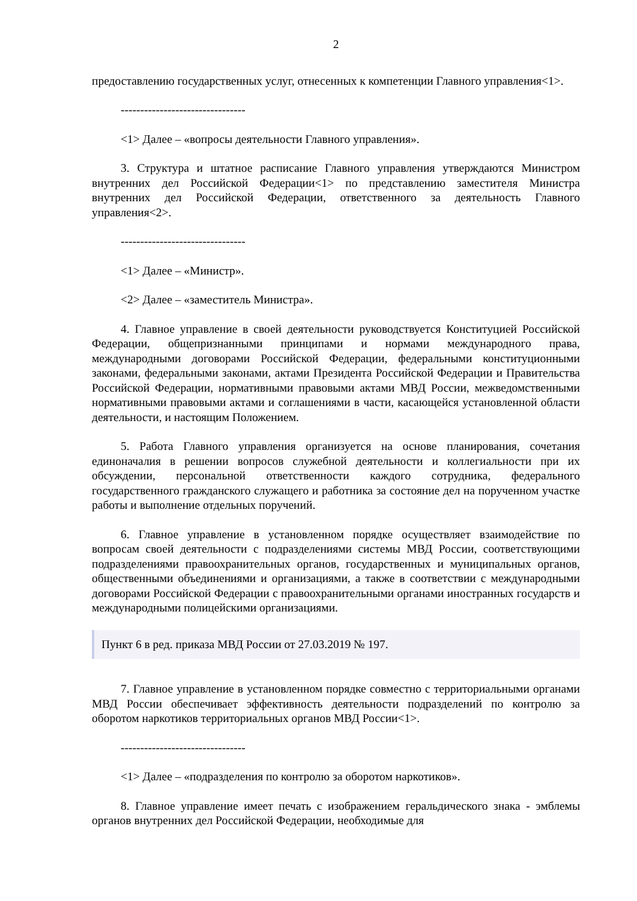2
предоставлению государственных услуг, отнесенных к компетенции Главного управления<1>.
--------------------------------
<1> Далее – «вопросы деятельности Главного управления».
3. Структура и штатное расписание Главного управления утверждаются Министром внутренних дел Российской Федерации<1> по представлению заместителя Министра внутренних дел Российской Федерации, ответственного за деятельность Главного управления<2>.
--------------------------------
<1> Далее – «Министр».
<2> Далее – «заместитель Министра».
4. Главное управление в своей деятельности руководствуется Конституцией Российской Федерации, общепризнанными принципами и нормами международного права, международными договорами Российской Федерации, федеральными конституционными законами, федеральными законами, актами Президента Российской Федерации и Правительства Российской Федерации, нормативными правовыми актами МВД России, межведомственными нормативными правовыми актами и соглашениями в части, касающейся установленной области деятельности, и настоящим Положением.
5. Работа Главного управления организуется на основе планирования, сочетания единоначалия в решении вопросов служебной деятельности и коллегиальности при их обсуждении, персональной ответственности каждого сотрудника, федерального государственного гражданского служащего и работника за состояние дел на порученном участке работы и выполнение отдельных поручений.
6. Главное управление в установленном порядке осуществляет взаимодействие по вопросам своей деятельности с подразделениями системы МВД России, соответствующими подразделениями правоохранительных органов, государственных и муниципальных органов, общественными объединениями и организациями, а также в соответствии с международными договорами Российской Федерации с правоохранительными органами иностранных государств и международными полицейскими организациями.
Пункт 6 в ред. приказа МВД России от 27.03.2019 № 197.
7. Главное управление в установленном порядке совместно с территориальными органами МВД России обеспечивает эффективность деятельности подразделений по контролю за оборотом наркотиков территориальных органов МВД России<1>.
--------------------------------
<1> Далее – «подразделения по контролю за оборотом наркотиков».
8. Главное управление имеет печать с изображением геральдического знака - эмблемы органов внутренних дел Российской Федерации, необходимые для